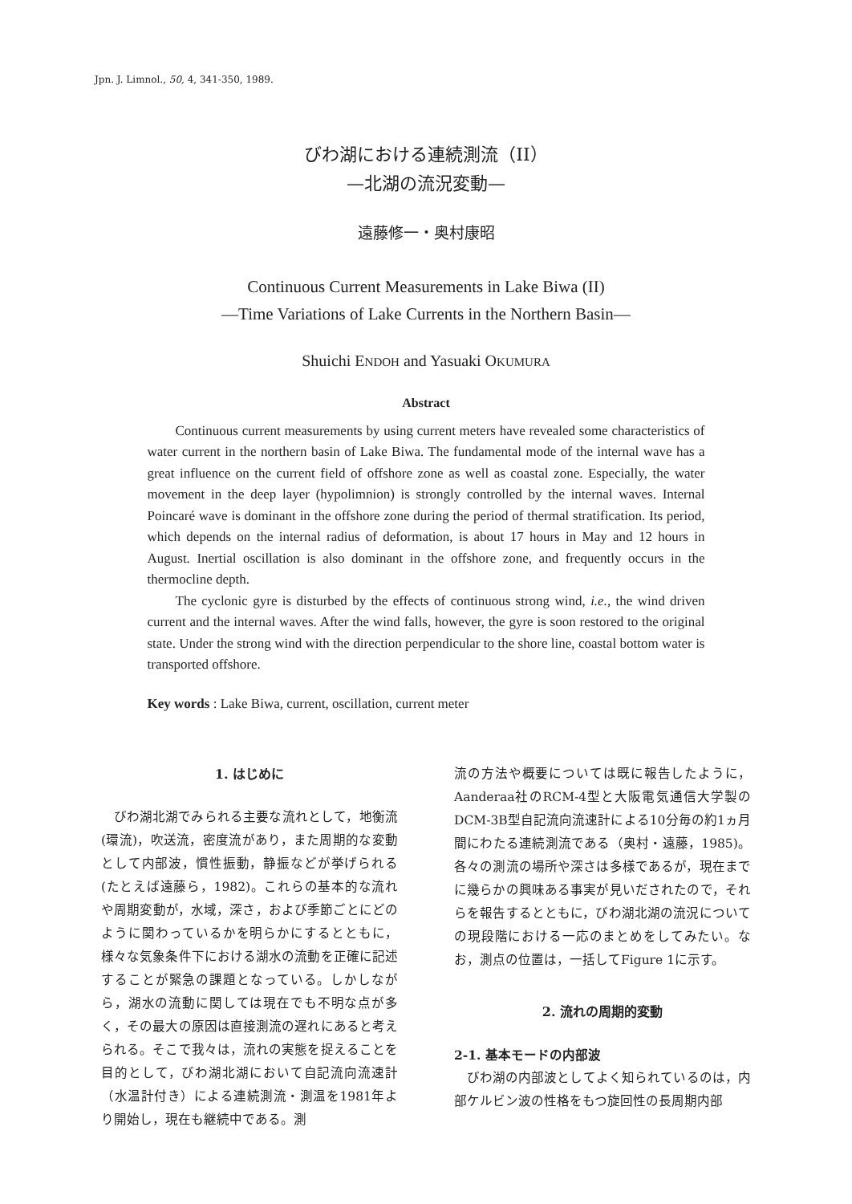Jpn. J. Limnol., 50, 4, 341-350, 1989.
びわ湖における連続測流（II）
—北湖の流況変動—
遠藤修一・奥村康昭
Continuous Current Measurements in Lake Biwa (II)
—Time Variations of Lake Currents in the Northern Basin—
Shuichi ENDOH and Yasuaki OKUMURA
Abstract
Continuous current measurements by using current meters have revealed some characteristics of water current in the northern basin of Lake Biwa. The fundamental mode of the internal wave has a great influence on the current field of offshore zone as well as coastal zone. Especially, the water movement in the deep layer (hypolimnion) is strongly controlled by the internal waves. Internal Poincaré wave is dominant in the offshore zone during the period of thermal stratification. Its period, which depends on the internal radius of deformation, is about 17 hours in May and 12 hours in August. Inertial oscillation is also dominant in the offshore zone, and frequently occurs in the thermocline depth.
The cyclonic gyre is disturbed by the effects of continuous strong wind, i.e., the wind driven current and the internal waves. After the wind falls, however, the gyre is soon restored to the original state. Under the strong wind with the direction perpendicular to the shore line, coastal bottom water is transported offshore.
Key words : Lake Biwa, current, oscillation, current meter
1. はじめに
びわ湖北湖でみられる主要な流れとして，地衡流(環流)，吹送流，密度流があり，また周期的な変動として内部波，慣性振動，静振などが挙げられる(たとえば遠藤ら，1982)。これらの基本的な流れや周期変動が，水域，深さ，および季節ごとにどのように関わっているかを明らかにするとともに，様々な気象条件下における湖水の流動を正確に記述することが緊急の課題となっている。しかしながら，湖水の流動に関しては現在でも不明な点が多く，その最大の原因は直接測流の遅れにあると考えられる。そこで我々は，流れの実態を捉えることを目的として，びわ湖北湖において自記流向流速計（水温計付き）による連続測流・測温を1981年より開始し，現在も継続中である。測
流の方法や概要については既に報告したように，Aanderaa社のRCM-4型と大阪電気通信大学製のDCM-3B型自記流向流速計による10分毎の約1ヵ月間にわたる連続測流である（奥村・遠藤，1985)。各々の測流の場所や深さは多様であるが，現在までに幾らかの興味ある事実が見いだされたので，それらを報告するとともに，びわ湖北湖の流況についての現段階における一応のまとめをしてみたい。なお，測点の位置は，一括してFigure 1に示す。
2. 流れの周期的変動
2-1. 基本モードの内部波
びわ湖の内部波としてよく知られているのは，内部ケルビン波の性格をもつ旋回性の長周期内部